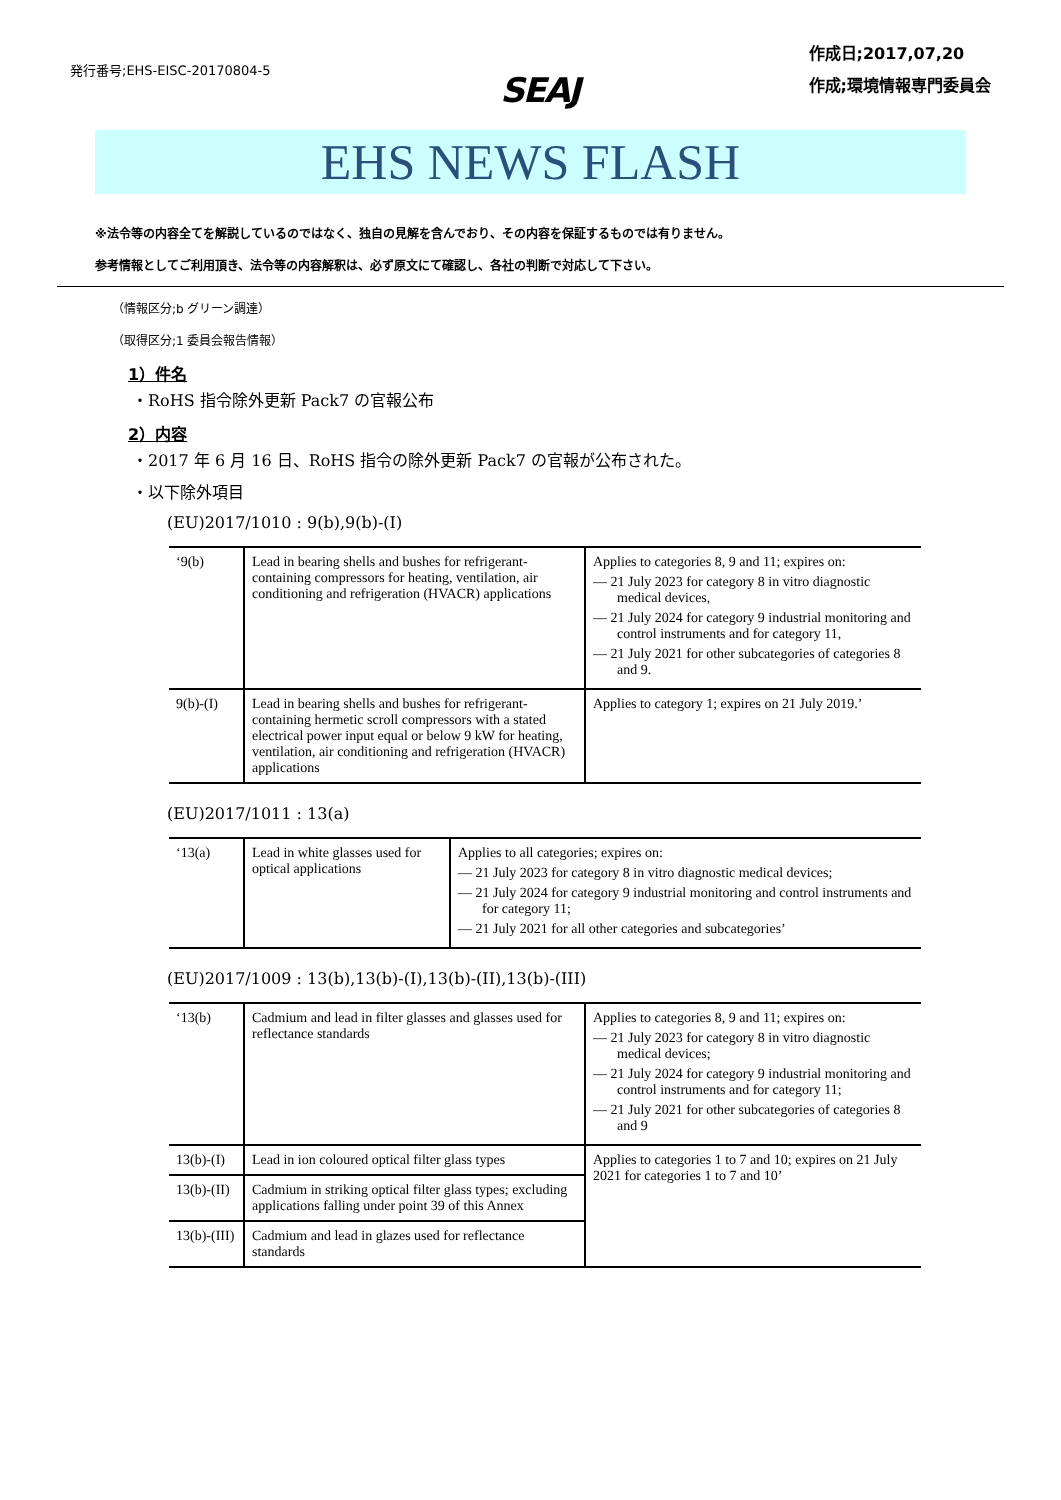発行番号;EHS-EISC-20170804-5
SEAJ
作成日;2017,07,20
作成;環境情報専門委員会
EHS NEWS FLASH
※法令等の内容全てを解説しているのではなく、独自の見解を含んでおり、その内容を保証するものでは有りません。
参考情報としてご利用頂き、法令等の内容解釈は、必ず原文にて確認し、各社の判断で対応して下さい。
（情報区分;b グリーン調達）
（取得区分;1 委員会報告情報）
1）件名
・RoHS 指令除外更新 Pack7 の官報公布
2）内容
・2017 年 6 月 16 日、RoHS 指令の除外更新 Pack7 の官報が公布された。
・以下除外項目
(EU)2017/1010 : 9(b),9(b)-(I)
| ‘9(b) | Lead in bearing shells and bushes for refrigerant-containing compressors for heating, ventilation, air conditioning and refrigeration (HVACR) applications | Applies to categories 8, 9 and 11; expires on: — 21 July 2023 for category 8 in vitro diagnostic medical devices, — 21 July 2024 for category 9 industrial monitoring and control instruments and for category 11, — 21 July 2021 for other subcategories of categories 8 and 9. |
| 9(b)-(I) | Lead in bearing shells and bushes for refrigerant-containing hermetic scroll compressors with a stated electrical power input equal or below 9 kW for heating, ventilation, air conditioning and refrigeration (HVACR) applications | Applies to category 1; expires on 21 July 2019.’ |
(EU)2017/1011 : 13(a)
| ‘13(a) | Lead in white glasses used for optical applications | Applies to all categories; expires on: — 21 July 2023 for category 8 in vitro diagnostic medical devices; — 21 July 2024 for category 9 industrial monitoring and control instruments and for category 11; — 21 July 2021 for all other categories and subcategories’ |
(EU)2017/1009 : 13(b),13(b)-(I),13(b)-(II),13(b)-(III)
| ‘13(b) | Cadmium and lead in filter glasses and glasses used for reflectance standards | Applies to categories 8, 9 and 11; expires on: — 21 July 2023 for category 8 in vitro diagnostic medical devices; — 21 July 2024 for category 9 industrial monitoring and control instruments and for category 11; — 21 July 2021 for other subcategories of categories 8 and 9 |
| 13(b)-(I) | Lead in ion coloured optical filter glass types | Applies to categories 1 to 7 and 10; expires on 21 July 2021 for categories 1 to 7 and 10’ |
| 13(b)-(II) | Cadmium in striking optical filter glass types; excluding applications falling under point 39 of this Annex | |
| 13(b)-(III) | Cadmium and lead in glazes used for reflectance standards | |